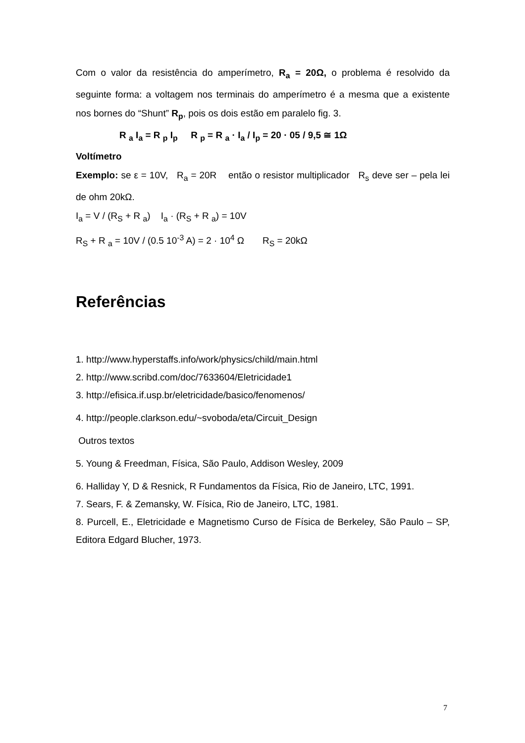Com o valor da resistência do amperímetro, R<sub>a</sub> = 20Ω, o problema é resolvido da seguinte forma: a voltagem nos terminais do amperímetro é a mesma que a existente nos bornes do “Shunt” R<sub>p</sub>, pois os dois estão em paralelo fig. 3.
R <sub>a</sub> I<sub>a</sub> = R <sub>p</sub> I<sub>p</sub> R <sub>p</sub> = R <sub>a</sub> · I<sub>a</sub> / I<sub>p</sub> = 20 · 05 / 9,5 ≅ 1Ω
Voltímetro
Exemplo: se ε = 10V, R<sub>a</sub> = 20R então o resistor multiplicador R<sub>s</sub> deve ser – pela lei de ohm 20kΩ.
I<sub>a</sub> = V / (R<sub>S</sub> + R <sub>a</sub>) I<sub>a</sub> · (R<sub>S</sub> + R <sub>a</sub>) = 10V
R<sub>S</sub> + R <sub>a</sub> = 10V / (0.5 10<sup>-3</sup> A) = 2 · 10<sup>4</sup> Ω R<sub>S</sub> = 20kΩ
Referências
1. http://www.hyperstaffs.info/work/physics/child/main.html
2. http://www.scribd.com/doc/7633604/Eletricidade1
3. http://efisica.if.usp.br/eletricidade/basico/fenomenos/
4. http://people.clarkson.edu/~svoboda/eta/Circuit_Design
Outros textos
5. Young & Freedman, Física, São Paulo, Addison Wesley, 2009
6. Halliday Y, D & Resnick, R Fundamentos da Física, Rio de Janeiro, LTC, 1991.
7. Sears, F. & Zemansky, W. Física, Rio de Janeiro, LTC, 1981.
8. Purcell, E., Eletricidade e Magnetismo Curso de Física de Berkeley, São Paulo – SP, Editora Edgard Blucher, 1973.
7